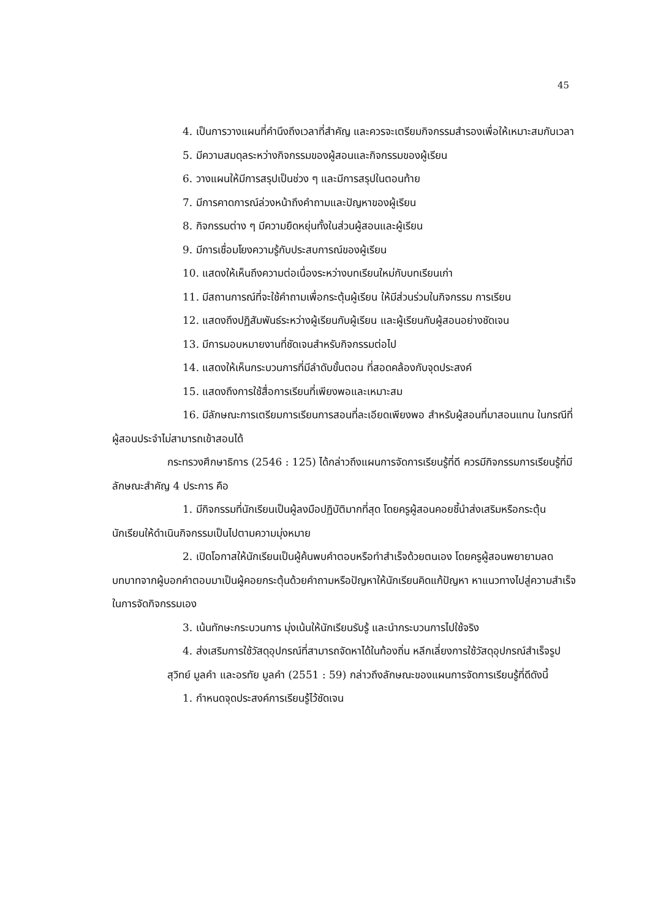45
4. เป็นการวางแผนที่คำนึงถึงเวลาที่สำคัญ และควรจะเตรียมกิจกรรมสำรองเพื่อให้เหมาะสมกับเวลา
5. มีความสมดุลระหว่างกิจกรรมของผู้สอนและกิจกรรมของผู้เรียน
6. วางแผนให้มีการสรุปเป็นช่วง ๆ และมีการสรุปในตอนท้าย
7. มีการคาดการณ์ล่วงหน้าถึงคำถามและปัญหาของผู้เรียน
8. กิจกรรมต่าง ๆ มีความยืดหยุ่นทั้งในส่วนผู้สอนและผู้เรียน
9. มีการเชื่อมโยงความรู้กับประสบการณ์ของผู้เรียน
10. แสดงให้เห็นถึงความต่อเนื่องระหว่างบทเรียนใหม่กับบทเรียนเก่า
11. มีสถานการณ์ที่จะใช้คำถามเพื่อกระตุ้นผู้เรียน ให้มีส่วนร่วมในกิจกรรม การเรียน
12. แสดงถึงปฏิสัมพันธ์ระหว่างผู้เรียนกับผู้เรียน และผู้เรียนกับผู้สอนอย่างชัดเจน
13. มีการมอบหมายงานที่ชัดเจนสำหรับกิจกรรมต่อไป
14. แสดงให้เห็นกระบวนการที่มีลำดับขั้นตอน ที่สอดคล้องกับจุดประสงค์
15. แสดงถึงการใช้สื่อการเรียนที่เพียงพอและเหมาะสม
16. มีลักษณะการเตรียมการเรียนการสอนที่ละเอียดเพียงพอ สำหรับผู้สอนที่มาสอนแทน ในกรณีที่ผู้สอนประจำไม่สามารถเข้าสอนได้
กระทรวงศึกษาธิการ (2546 : 125) ได้กล่าวถึงแผนการจัดการเรียนรู้ที่ดี ควรมีกิจกรรมการเรียนรู้ที่มีลักษณะสำคัญ 4 ประการ คือ
1. มีกิจกรรมที่นักเรียนเป็นผู้ลงมือปฏิบัติมากที่สุด โดยครูผู้สอนคอยชี้นำส่งเสริมหรือกระตุ้นนักเรียนให้ดำเนินกิจกรรมเป็นไปตามความมุ่งหมาย
2. เปิดโอกาสให้นักเรียนเป็นผู้ค้นพบคำตอบหรือทำสำเร็จด้วยตนเอง โดยครูผู้สอนพยายามลดบทบาทจากผู้บอกคำตอบมาเป็นผู้คอยกระตุ้นด้วยคำถามหรือปัญหาให้นักเรียนคิดแก้ปัญหา หาแนวทางไปสู่ความสำเร็จในการจัดกิจกรรมเอง
3. เน้นทักษะกระบวนการ มุ่งเน้นให้นักเรียนรับรู้ และนำกระบวนการไปใช้จริง
4. ส่งเสริมการใช้วัสดุอุปกรณ์ที่สามารถจัดหาได้ในท้องถิ่น หลีกเลี่ยงการใช้วัสดุอุปกรณ์สำเร็จรูป
สุวิทย์ มูลคำ และอรทัย มูลคำ (2551 : 59) กล่าวถึงลักษณะของแผนการจัดการเรียนรู้ที่ดีดังนี้
1. กำหนดจุดประสงค์การเรียนรู้ไว้ชัดเจน